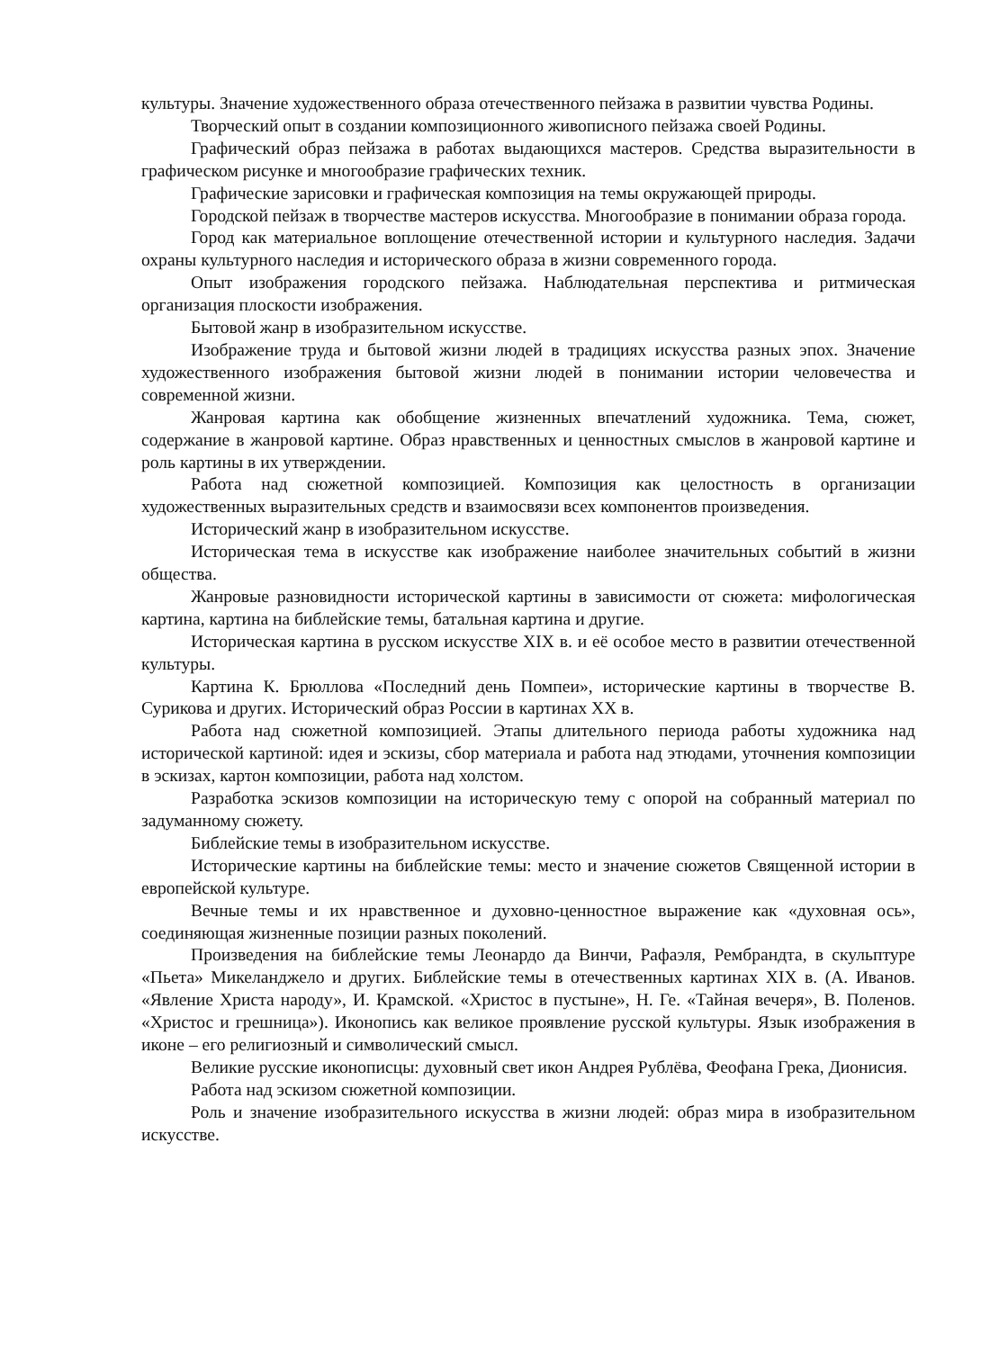культуры. Значение художественного образа отечественного пейзажа в развитии чувства Родины.
Творческий опыт в создании композиционного живописного пейзажа своей Родины.
Графический образ пейзажа в работах выдающихся мастеров. Средства выразительности в графическом рисунке и многообразие графических техник.
Графические зарисовки и графическая композиция на темы окружающей природы.
Городской пейзаж в творчестве мастеров искусства. Многообразие в понимании образа города.
Город как материальное воплощение отечественной истории и культурного наследия. Задачи охраны культурного наследия и исторического образа в жизни современного города.
Опыт изображения городского пейзажа. Наблюдательная перспектива и ритмическая организация плоскости изображения.
Бытовой жанр в изобразительном искусстве.
Изображение труда и бытовой жизни людей в традициях искусства разных эпох. Значение художественного изображения бытовой жизни людей в понимании истории человечества и современной жизни.
Жанровая картина как обобщение жизненных впечатлений художника. Тема, сюжет, содержание в жанровой картине. Образ нравственных и ценностных смыслов в жанровой картине и роль картины в их утверждении.
Работа над сюжетной композицией. Композиция как целостность в организации художественных выразительных средств и взаимосвязи всех компонентов произведения.
Исторический жанр в изобразительном искусстве.
Историческая тема в искусстве как изображение наиболее значительных событий в жизни общества.
Жанровые разновидности исторической картины в зависимости от сюжета: мифологическая картина, картина на библейские темы, батальная картина и другие.
Историческая картина в русском искусстве XIX в. и её особое место в развитии отечественной культуры.
Картина К. Брюллова «Последний день Помпеи», исторические картины в творчестве В. Сурикова и других. Исторический образ России в картинах XX в.
Работа над сюжетной композицией. Этапы длительного периода работы художника над исторической картиной: идея и эскизы, сбор материала и работа над этюдами, уточнения композиции в эскизах, картон композиции, работа над холстом.
Разработка эскизов композиции на историческую тему с опорой на собранный материал по задуманному сюжету.
Библейские темы в изобразительном искусстве.
Исторические картины на библейские темы: место и значение сюжетов Священной истории в европейской культуре.
Вечные темы и их нравственное и духовно-ценностное выражение как «духовная ось», соединяющая жизненные позиции разных поколений.
Произведения на библейские темы Леонардо да Винчи, Рафаэля, Рембрандта, в скульптуре «Пьета» Микеланджело и других. Библейские темы в отечественных картинах XIX в. (А. Иванов. «Явление Христа народу», И. Крамской. «Христос в пустыне», Н. Ге. «Тайная вечеря», В. Поленов. «Христос и грешница»). Иконопись как великое проявление русской культуры. Язык изображения в иконе – его религиозный и символический смысл.
Великие русские иконописцы: духовный свет икон Андрея Рублёва, Феофана Грека, Дионисия.
Работа над эскизом сюжетной композиции.
Роль и значение изобразительного искусства в жизни людей: образ мира в изобразительном искусстве.